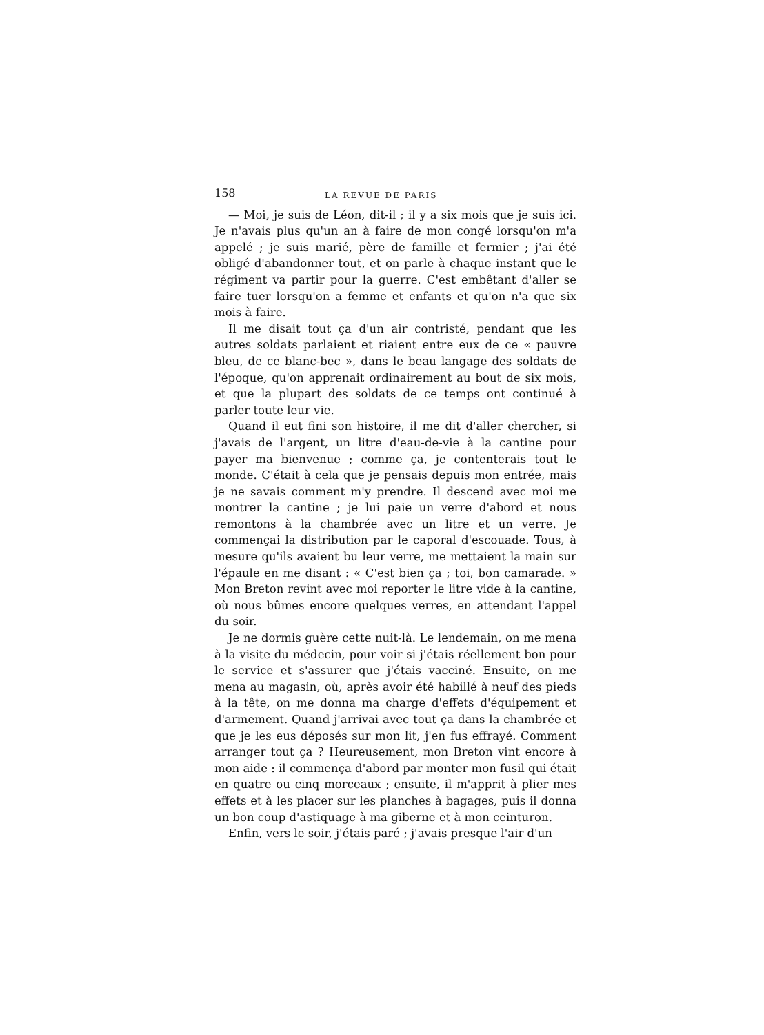158 LA REVUE DE PARIS
— Moi, je suis de Léon, dit-il ; il y a six mois que je suis ici. Je n'avais plus qu'un an à faire de mon congé lorsqu'on m'a appelé ; je suis marié, père de famille et fermier ; j'ai été obligé d'abandonner tout, et on parle à chaque instant que le régiment va partir pour la guerre. C'est embêtant d'aller se faire tuer lorsqu'on a femme et enfants et qu'on n'a que six mois à faire.
Il me disait tout ça d'un air contristé, pendant que les autres soldats parlaient et riaient entre eux de ce « pauvre bleu, de ce blanc-bec », dans le beau langage des soldats de l'époque, qu'on apprenait ordinairement au bout de six mois, et que la plupart des soldats de ce temps ont continué à parler toute leur vie.
Quand il eut fini son histoire, il me dit d'aller chercher, si j'avais de l'argent, un litre d'eau-de-vie à la cantine pour payer ma bienvenue ; comme ça, je contenterais tout le monde. C'était à cela que je pensais depuis mon entrée, mais je ne savais comment m'y prendre. Il descend avec moi me montrer la cantine ; je lui paie un verre d'abord et nous remontons à la chambrée avec un litre et un verre. Je commençai la distribution par le caporal d'escouade. Tous, à mesure qu'ils avaient bu leur verre, me mettaient la main sur l'épaule en me disant : « C'est bien ça ; toi, bon camarade. » Mon Breton revint avec moi reporter le litre vide à la cantine, où nous bûmes encore quelques verres, en attendant l'appel du soir.
Je ne dormis guère cette nuit-là. Le lendemain, on me mena à la visite du médecin, pour voir si j'étais réellement bon pour le service et s'assurer que j'étais vacciné. Ensuite, on me mena au magasin, où, après avoir été habillé à neuf des pieds à la tête, on me donna ma charge d'effets d'équipement et d'armement. Quand j'arrivai avec tout ça dans la chambrée et que je les eus déposés sur mon lit, j'en fus effrayé. Comment arranger tout ça ? Heureusement, mon Breton vint encore à mon aide : il commença d'abord par monter mon fusil qui était en quatre ou cinq morceaux ; ensuite, il m'apprit à plier mes effets et à les placer sur les planches à bagages, puis il donna un bon coup d'astiquage à ma giberne et à mon ceinturon.
Enfin, vers le soir, j'étais paré ; j'avais presque l'air d'un